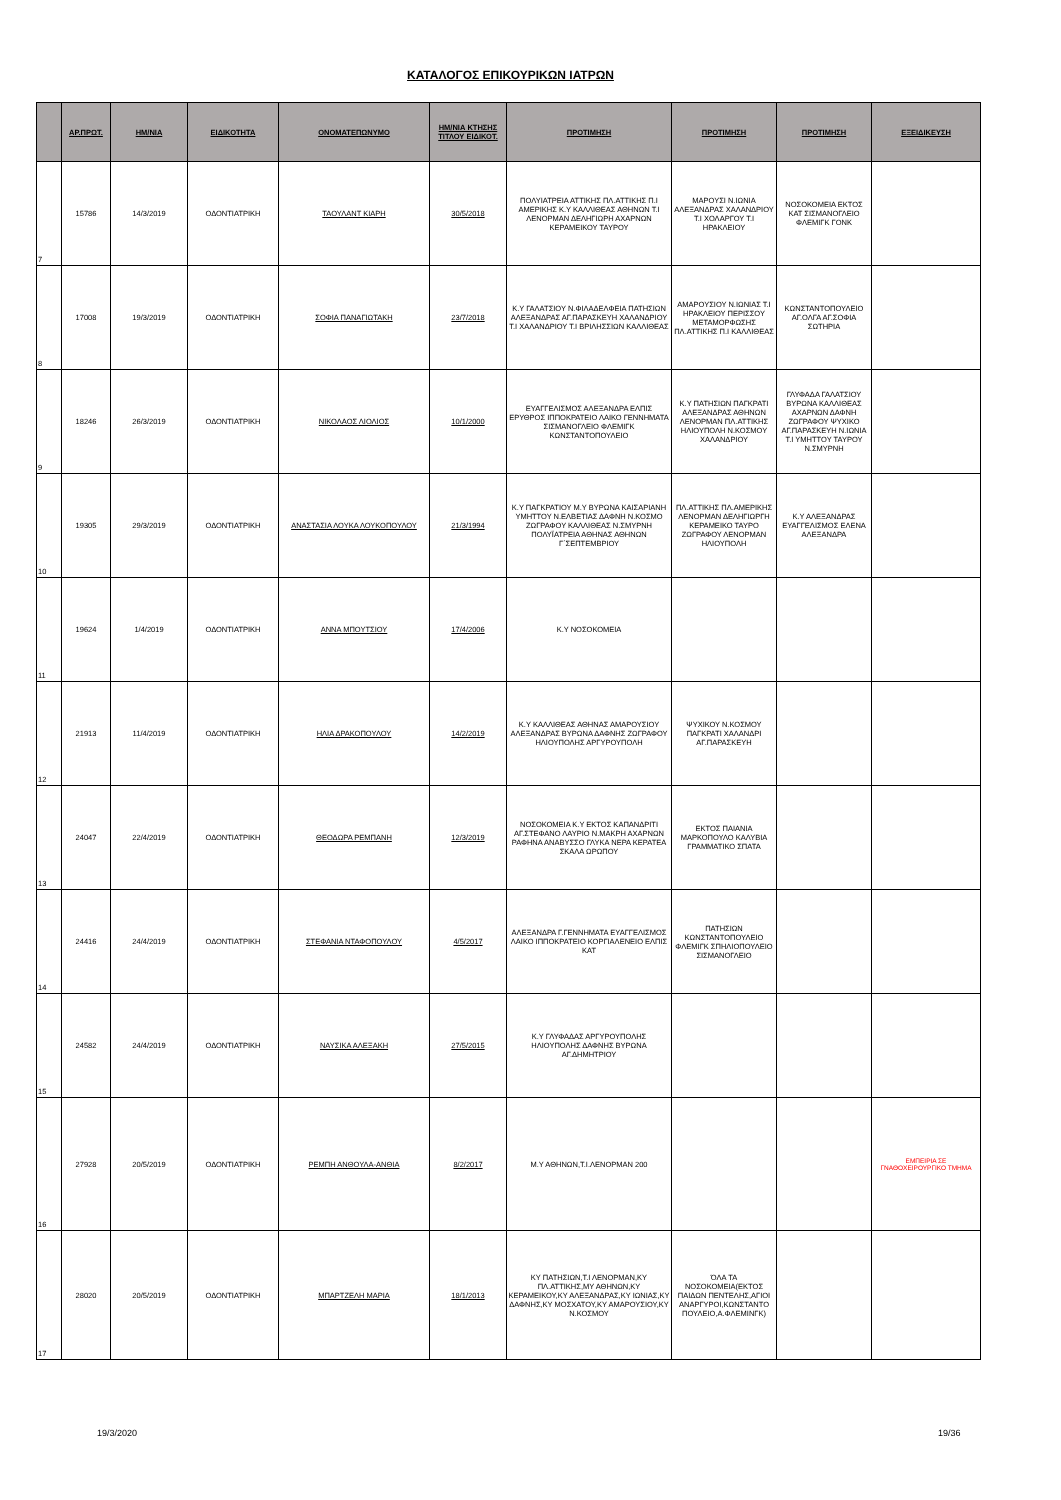ΚΑΤΑΛΟΓΟΣ ΕΠΙΚΟΥΡΙΚΩΝ ΙΑΤΡΩΝ
| | ΑΡ.ΠΡΩΤ. | ΗΜ/ΝΙΑ | ΕΙΔΙΚΟΤΗΤΑ | ΟΝΟΜΑΤΕΠΩΝΥΜΟ | ΗΜ/ΝΙΑ ΚΤΗΣΗΣ ΤΙΤΛΟΥ ΕΙΔΙΚΟΤ. | ΠΡΟΤΙΜΗΣΗ | ΠΡΟΤΙΜΗΣΗ | ΠΡΟΤΙΜΗΣΗ | ΕΞΕΙΔΙΚΕΥΣΗ |
| --- | --- | --- | --- | --- | --- | --- | --- | --- | --- |
| 7 | 15786 | 14/3/2019 | ΟΔΟΝΤΙΑΤΡΙΚΗ | ΤΑΟΥΛΑΝΤ ΚΙΑΡΗ | 30/5/2018 | ΠΟΛΥΙΑΤΡΕΙΑ ΑΤΤΙΚΗΣ ΠΛ.ΑΤΤΙΚΗΣ Π.Ι ΑΜΕΡΙΚΗΣ Κ.Υ ΚΑΛΛΙΘΕΑΣ ΑΘΗΝΩΝ Τ.Ι ΛΕΝΟΡΜΑΝ ΔΕΛΗΓΙΩΡΗ ΑΧΑΡΝΩΝ ΚΕΡΑΜΕΙΚΟΥ ΤΑΥΡΟΥ | ΜΑΡΟΥΣΙ Ν.ΙΩΝΙΑ ΑΛΕΞΑΝΔΡΑΣ ΧΑΛΑΝΔΡΙΟΥ Τ.Ι ΧΟΛΑΡΓΟΥ Τ.Ι ΗΡΑΚΛΕΙΟΥ | ΝΟΣΟΚΟΜΕΙΑ ΕΚΤΟΣ ΚΑΤ ΣΙΣΜΑΝΟΓΛΕΙΟ ΦΛΕΜΙΓΚ ΓΟΝΚ | |
| 8 | 17008 | 19/3/2019 | ΟΔΟΝΤΙΑΤΡΙΚΗ | ΣΟΦΙΑ ΠΑΝΑΓΙΩΤΑΚΗ | 23/7/2018 | Κ.Υ ΓΑΛΑΤΣΙΟΥ Ν.ΦΙΛΑΔΕΛΦΕΙΑ ΠΑΤΗΣΙΩΝ ΑΛΕΞΑΝΔΡΑΣ ΑΓ.ΠΑΡΑΣΚΕΥΗ ΧΑΛΑΝΔΡΙΟΥ Τ.Ι ΧΑΛΑΝΔΡΙΟΥ Τ.Ι ΒΡΙΛΗΣΣΙΩΝ ΚΑΛΛΙΘΕΑΣ | ΑΜΑΡΟΥΣΙΟΥ Ν.ΙΩΝΙΑΣ Τ.Ι ΗΡΑΚΛΕΙΟΥ ΠΕΡΙΣΣΟΥ ΜΕΤΑΜΟΡΦΩΣΗΣ ΠΛ.ΑΤΤΙΚΗΣ Π.Ι ΚΑΛΛΙΘΕΑΣ | ΚΩΝΣΤΑΝΤΟΠΟΥΛΕΙΟ ΑΓ.ΟΛΓΑ ΑΓ.ΣΟΦΙΑ ΣΩΤΗΡΙΑ | |
| 9 | 18246 | 26/3/2019 | ΟΔΟΝΤΙΑΤΡΙΚΗ | ΝΙΚΟΛΑΟΣ ΛΙΟΛΙΟΣ | 10/1/2000 | ΕΥΑΓΓΕΛΙΣΜΟΣ ΑΛΕΞΑΝΔΡΑ ΕΛΠΙΣ ΕΡΥΘΡΟΣ ΙΠΠΟΚΡΑΤΕΙΟ ΛΑΙΚΟ ΓΕΝΝΗΜΑΤΑ ΣΙΣΜΑΝΟΓΛΕΙΟ ΦΛΕΜΙΓΚ ΚΩΝΣΤΑΝΤΟΠΟΥΛΕΙΟ | Κ.Υ ΠΑΤΗΣΙΩΝ ΠΑΓΚΡΑΤΙ ΑΛΕΞΑΝΔΡΑΣ ΑΘΗΝΩΝ ΛΕΝΟΡΜΑΝ ΠΛ.ΑΤΤΙΚΗΣ ΗΛΙΟΥΠΟΛΗ Ν.ΚΟΣΜΟΥ ΧΑΛΑΝΔΡΙΟΥ | ΓΛΥΦΑΔΑ ΓΑΛΑΤΣΙΟΥ ΒΥΡΩΝΑ ΚΑΛΛΙΘΕΑΣ ΑΧΑΡΝΩΝ ΔΑΦΝΗ ΖΩΓΡΑΦΟΥ ΨΥΧΙΚΟ ΑΓ.ΠΑΡΑΣΚΕΥΗ Ν.ΙΩΝΙΑ Τ.Ι ΥΜΗΤΤΟΥ ΤΑΥΡΟΥ Ν.ΣΜΥΡΝΗ | |
| 10 | 19305 | 29/3/2019 | ΟΔΟΝΤΙΑΤΡΙΚΗ | ΑΝΑΣΤΑΣΙΑ ΛΟΥΚΑ ΛΟΥΚΟΠΟΥΛΟΥ | 21/3/1994 | Κ.Υ ΠΑΓΚΡΑΤΙΟΥ Μ.Υ ΒΥΡΩΝΑ ΚΑΙΣΑΡΙΑΝΗ ΥΜΗΤΤΟΥ Ν.ΕΛΒΕΤΙΑΣ ΔΑΦΝΗ Ν.ΚΟΣΜΟ ΖΩΓΡΑΦΟΥ ΚΑΛΛΙΘΕΑΣ Ν.ΣΜΥΡΝΗ ΠΟΛΥΪΑΤΡΕΙΑ ΑΘΗΝΑΣ ΑΘΗΝΩΝ Γ΄ΣΕΠΤΕΜΒΡΙΟΥ | ΠΛ.ΑΤΤΙΚΗΣ ΠΛ.ΑΜΕΡΙΚΗΣ ΛΕΝΟΡΜΑΝ ΔΕΛΗΓΙΩΡΓΗ ΚΕΡΑΜΕΙΚΟ ΤΑΥΡΟ ΖΩΓΡΑΦΟΥ ΛΕΝΟΡΜΑΝ ΗΛΙΟΥΠΟΛΗ | Κ.Υ ΑΛΕΞΑΝΔΡΑΣ ΕΥΑΓΓΕΛΙΣΜΟΣ ΕΛΕΝΑ ΑΛΕΞΑΝΔΡΑ | |
| 11 | 19624 | 1/4/2019 | ΟΔΟΝΤΙΑΤΡΙΚΗ | ΑΝΝΑ ΜΠΟΥΤΣΙΟΥ | 17/4/2006 | Κ.Υ ΝΟΣΟΚΟΜΕΙΑ | | | |
| 12 | 21913 | 11/4/2019 | ΟΔΟΝΤΙΑΤΡΙΚΗ | ΗΛΙΑ ΔΡΑΚΟΠΟΥΛΟΥ | 14/2/2019 | Κ.Υ ΚΑΛΛΙΘΕΑΣ ΑΘΗΝΑΣ ΑΜΑΡΟΥΣΙΟΥ ΑΛΕΞΑΝΔΡΑΣ ΒΥΡΩΝΑ ΔΑΦΝΗΣ ΖΩΓΡΑΦΟΥ ΗΛΙΟΥΠΟΛΗΣ ΑΡΓΥΡΟΥΠΟΛΗ | ΨΥΧΙΚΟΥ Ν.ΚΟΣΜΟΥ ΠΑΓΚΡΑΤΙ ΧΑΛΑΝΔΡΙ ΑΓ.ΠΑΡΑΣΚΕΥΗ | | |
| 13 | 24047 | 22/4/2019 | ΟΔΟΝΤΙΑΤΡΙΚΗ | ΘΕΟΔΩΡΑ ΡΕΜΠΑΝΗ | 12/3/2019 | ΝΟΣΟΚΟΜΕΙΑ Κ.Υ ΕΚΤΟΣ ΚΑΠΑΝΔΡΙΤΙ ΑΓ.ΣΤΕΦΑΝΟ ΛΑΥΡΙΟ Ν.ΜΑΚΡΗ ΑΧΑΡΝΩΝ ΡΑΦΗΝΑ ΑΝΑΒΥΣΣΟ ΓΛΥΚΑ ΝΕΡΑ ΚΕΡΑΤΕΑ ΣΚΑΛΑ ΩΡΩΠΟΥ | ΕΚΤΟΣ ΠΑΙΑΝΙΑ ΜΑΡΚΟΠΟΥΛΟ ΚΑΛΥΒΙΑ ΓΡΑΜΜΑΤΙΚΟ ΣΠΑΤΑ | | |
| 14 | 24416 | 24/4/2019 | ΟΔΟΝΤΙΑΤΡΙΚΗ | ΣΤΕΦΑΝΙΑ ΝΤΑΦΟΠΟΥΛΟΥ | 4/5/2017 | ΑΛΕΞΑΝΔΡΑ Γ.ΓΕΝΝΗΜΑΤΑ ΕΥΑΓΓΕΛΙΣΜΟΣ ΛΑΙΚΟ ΙΠΠΟΚΡΑΤΕΙΟ ΚΟΡΓΙΑΛΕΝΕΙΟ ΕΛΠΙΣ ΚΑΤ | ΠΑΤΗΣΙΩΝ ΚΩΝΣΤΑΝΤΟΠΟΥΛΕΙΟ ΦΛΕΜΙΓΚ ΣΠΗΛΙΟΠΟΥΛΕΙΟ ΣΙΣΜΑΝΟΓΛΕΙΟ | | |
| 15 | 24582 | 24/4/2019 | ΟΔΟΝΤΙΑΤΡΙΚΗ | ΝΑΥΣΙΚΑ ΑΛΕΞΑΚΗ | 27/5/2015 | Κ.Υ ΓΛΥΦΑΔΑΣ ΑΡΓΥΡΟΥΠΟΛΗΣ ΗΛΙΟΥΠΟΛΗΣ ΔΑΦΝΗΣ ΒΥΡΩΝΑ ΑΓ.ΔΗΜΗΤΡΙΟΥ | | | |
| 16 | 27928 | 20/5/2019 | ΟΔΟΝΤΙΑΤΡΙΚΗ | ΡΕΜΠΗ ΑΝΘΟΥΛΑ-ΑΝΘΙΑ | 8/2/2017 | Μ.Υ ΑΘΗΝΩΝ,Τ.Ι.ΛΕΝΟΡΜΑΝ 200 | | | ΕΜΠΕΙΡΙΑ ΣΕ ΓΝΑΘΟΧΕΙΡΟΥΡΓΙΚΟ ΤΜΗΜΑ |
| 17 | 28020 | 20/5/2019 | ΟΔΟΝΤΙΑΤΡΙΚΗ | ΜΠΑΡΤΖΕΛΗ ΜΑΡΙΑ | 18/1/2013 | ΚΥ ΠΑΤΗΣΙΩΝ,Τ.Ι ΛΕΝΟΡΜΑΝ,ΚΥ ΠΛ.ΑΤΤΙΚΗΣ,ΜΥ ΑΘΗΝΩΝ,ΚΥ ΚΕΡΑΜΕΙΚΟΥ,ΚΥ ΑΛΕΞΑΝΔΡΑΣ,ΚΥ ΙΩΝΙΑΣ,ΚΥ ΔΑΦΝΗΣ,ΚΥ ΜΟΣΧΑΤΟΥ,ΚΥ ΑΜΑΡΟΥΣΙΟΥ,ΚΥ Ν.ΚΟΣΜΟΥ | ΌΛΑ ΤΑ ΝΟΣΟΚΟΜΕΙΑ(ΕΚΤΟΣ ΠΑΙΔΩΝ ΠΕΝΤΕΛΗΣ,ΑΓΙΟΙ ΑΝΑΡΓΥΡΟΙ,ΚΩΝΣΤΑΝΤΟ ΠΟΥΛΕΙΟ,Α.ΦΛΕΜΙΝΓΚ) | | |
19/3/2020 19/36